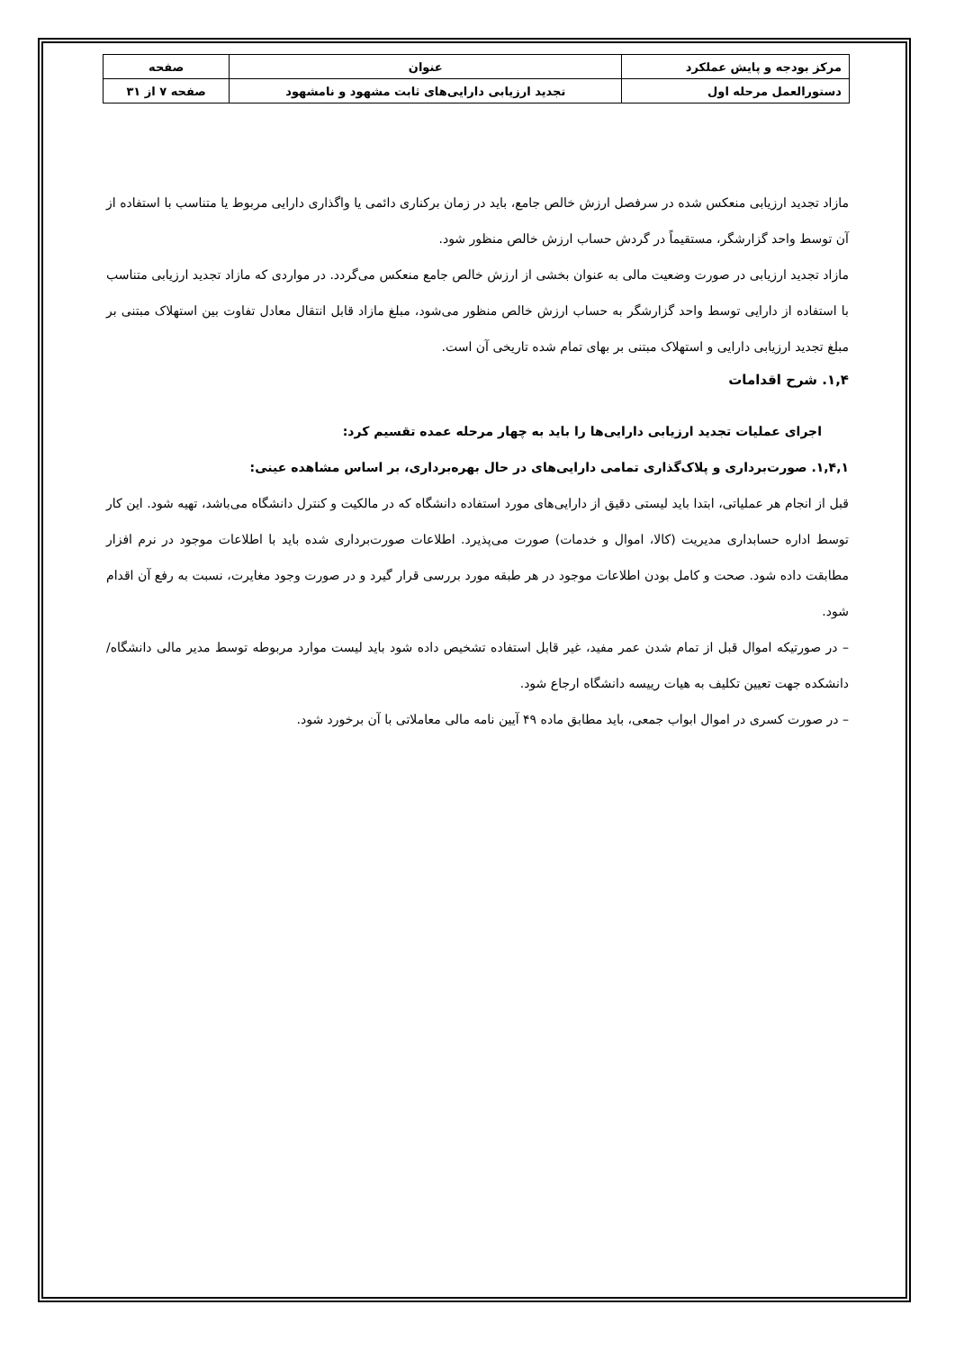| مرکز بودجه و پایش عملکرد | عنوان | صفحه |
| دستورالعمل مرحله اول | تجدید ارزیابی دارایی‌های ثابت مشهود و نامشهود | صفحه ۷ از ۳۱ |
مازاد تجدید ارزیابی منعکس شده در سرفصل ارزش خالص جامع، باید در زمان برکناری دائمی یا واگذاری دارایی مربوط یا متناسب با استفاده از آن توسط واحد گزارشگر، مستقیماً در گردش حساب ارزش خالص منظور شود.
مازاد تجدید ارزیابی در صورت وضعیت مالی به عنوان بخشی از ارزش خالص جامع منعکس می‌گردد. در مواردی که مازاد تجدید ارزیابی متناسب با استفاده از دارایی توسط واحد گزارشگر به حساب ارزش خالص منظور می‌شود، مبلغ مازاد قابل انتقال معادل تفاوت بین استهلاک مبتنی بر مبلغ تجدید ارزیابی دارایی و استهلاک مبتنی بر بهای تمام شده تاریخی آن است.
۱,۴. شرح اقدامات
اجرای عملیات تجدید ارزیابی دارایی‌ها را باید به چهار مرحله عمده تقسیم کرد:
۱,۴,۱. صورت‌برداری و پلاک‌گذاری تمامی دارایی‌های در حال بهره‌برداری، بر اساس مشاهده عینی:
قبل از انجام هر عملیاتی، ابتدا باید لیستی دقیق از دارایی‌های مورد استفاده دانشگاه که در مالکیت و کنترل دانشگاه می‌باشد، تهیه شود. این کار توسط اداره حسابداری مدیریت (کالا، اموال و خدمات) صورت می‌پذیرد. اطلاعات صورت‌برداری شده باید با اطلاعات موجود در نرم افزار مطابقت داده شود. صحت و کامل بودن اطلاعات موجود در هر طبقه مورد بررسی قرار گیرد و در صورت وجود مغایرت، نسبت به رفع آن اقدام شود.
– در صورتیکه اموال قبل از تمام شدن عمر مفید، غیر قابل استفاده تشخیص داده شود باید لیست موارد مربوطه توسط مدیر مالی دانشگاه/ دانشکده جهت تعیین تکلیف به هیات رییسه دانشگاه ارجاع شود.
– در صورت کسری در اموال ابواب جمعی، باید مطابق ماده ۴۹ آیین نامه مالی معاملاتی با آن برخورد شود.